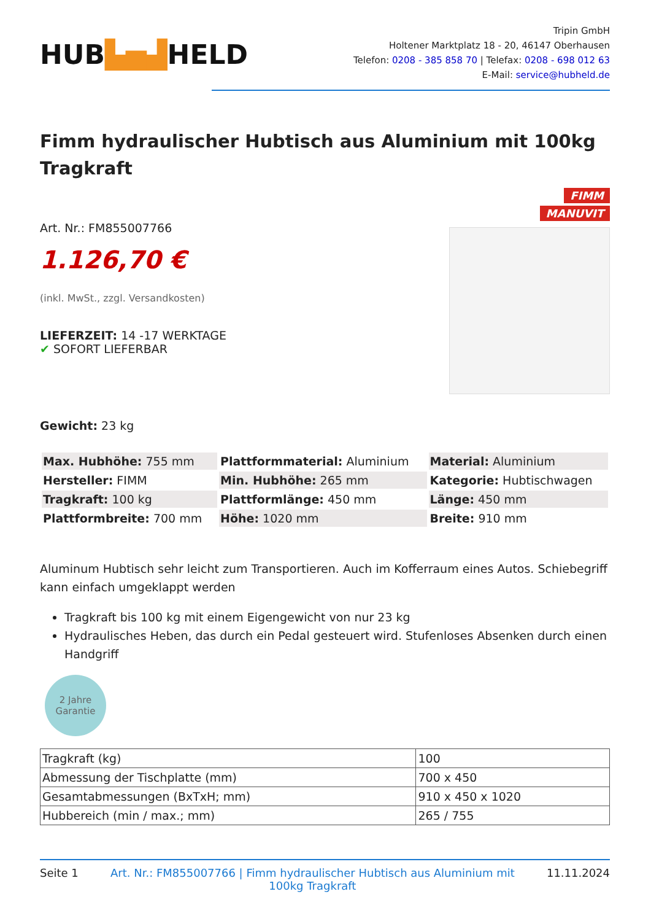HUB▙▅▟HELD
Tripin GmbH
Holtener Marktplatz 18 - 20, 46147 Oberhausen
Telefon: 0208 - 385 858 70 | Telefax: 0208 - 698 012 63
E-Mail: service@hubheld.de
Fimm hydraulischer Hubtisch aus Aluminium mit 100kg Tragkraft
FIMM
MANUVIT
Art. Nr.: FM855007766
1.126,70 €
(inkl. MwSt., zzgl. Versandkosten)
LIEFERZEIT: 14 -17 WERKTAGE
✔ SOFORT LIEFERBAR
Gewicht: 23 kg
| Max. Hubhöhe: 755 mm | Plattformmaterial: Aluminium | Material: Aluminium |
| Hersteller: FIMM | Min. Hubhöhe: 265 mm | Kategorie: Hubtischwagen |
| Tragkraft: 100 kg | Plattformlänge: 450 mm | Länge: 450 mm |
| Plattformbreite: 700 mm | Höhe: 1020 mm | Breite: 910 mm |
Aluminum Hubtisch sehr leicht zum Transportieren. Auch im Kofferraum eines Autos. Schiebegriff kann einfach umgeklappt werden
Tragkraft bis 100 kg mit einem Eigengewicht von nur 23 kg
Hydraulisches Heben, das durch ein Pedal gesteuert wird. Stufenloses Absenken durch einen Handgriff
2 Jahre
Garantie
| Tragkraft (kg) | 100 |
| Abmessung der Tischplatte (mm) | 700 x 450 |
| Gesamtabmessungen (BxTxH; mm) | 910 x 450 x 1020 |
| Hubbereich (min / max.; mm) | 265 / 755 |
Seite 1 Art. Nr.: FM855007766 | Fimm hydraulischer Hubtisch aus Aluminium mit 100kg Tragkraft 11.11.2024